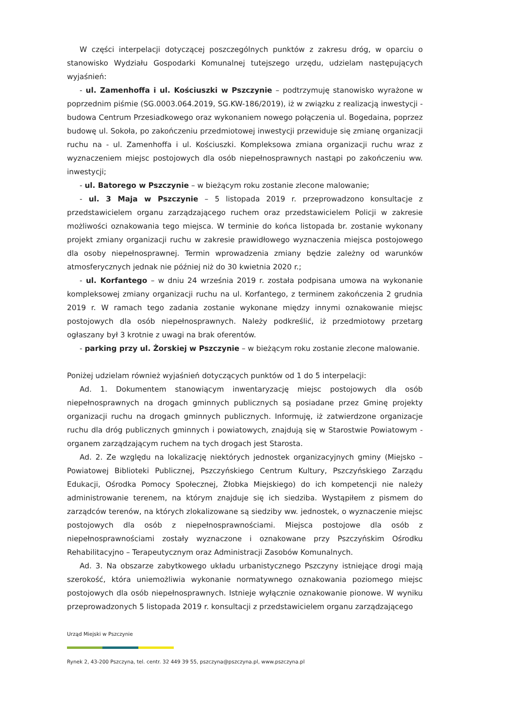W części interpelacji dotyczącej poszczególnych punktów z zakresu dróg, w oparciu o stanowisko Wydziału Gospodarki Komunalnej tutejszego urzędu, udzielam następujących wyjaśnień:
- ul. Zamenhoffa i ul. Kościuszki w Pszczynie – podtrzymuję stanowisko wyrażone w poprzednim piśmie (SG.0003.064.2019, SG.KW-186/2019), iż w związku z realizacją inwestycji - budowa Centrum Przesiadkowego oraz wykonaniem nowego połączenia ul. Bogedaina, poprzez budowę ul. Sokoła, po zakończeniu przedmiotowej inwestycji przewiduje się zmianę organizacji ruchu na - ul. Zamenhoffa i ul. Kościuszki. Kompleksowa zmiana organizacji ruchu wraz z wyznaczeniem miejsc postojowych dla osób niepełnosprawnych nastąpi po zakończeniu ww. inwestycji;
- ul. Batorego w Pszczynie – w bieżącym roku zostanie zlecone malowanie;
- ul. 3 Maja w Pszczynie – 5 listopada 2019 r. przeprowadzono konsultacje z przedstawicielem organu zarządzającego ruchem oraz przedstawicielem Policji w zakresie możliwości oznakowania tego miejsca. W terminie do końca listopada br. zostanie wykonany projekt zmiany organizacji ruchu w zakresie prawidłowego wyznaczenia miejsca postojowego dla osoby niepełnosprawnej. Termin wprowadzenia zmiany będzie zależny od warunków atmosferycznych jednak nie później niż do 30 kwietnia 2020 r.;
- ul. Korfantego – w dniu 24 września 2019 r. została podpisana umowa na wykonanie kompleksowej zmiany organizacji ruchu na ul. Korfantego, z terminem zakończenia 2 grudnia 2019 r. W ramach tego zadania zostanie wykonane między innymi oznakowanie miejsc postojowych dla osób niepełnosprawnych. Należy podkreślić, iż przedmiotowy przetarg ogłaszany był 3 krotnie z uwagi na brak oferentów.
- parking przy ul. Żorskiej w Pszczynie – w bieżącym roku zostanie zlecone malowanie.
Poniżej udzielam również wyjaśnień dotyczących punktów od 1 do 5 interpelacji:
Ad. 1. Dokumentem stanowiącym inwentaryzację miejsc postojowych dla osób niepełnosprawnych na drogach gminnych publicznych są posiadane przez Gminę projekty organizacji ruchu na drogach gminnych publicznych. Informuję, iż zatwierdzone organizacje ruchu dla dróg publicznych gminnych i powiatowych, znajdują się w Starostwie Powiatowym - organem zarządzającym ruchem na tych drogach jest Starosta.
Ad. 2. Ze względu na lokalizację niektórych jednostek organizacyjnych gminy (Miejsko – Powiatowej Biblioteki Publicznej, Pszczyńskiego Centrum Kultury, Pszczyńskiego Zarządu Edukacji, Ośrodka Pomocy Społecznej, Żłobka Miejskiego) do ich kompetencji nie należy administrowanie terenem, na którym znajduje się ich siedziba. Wystąpiłem z pismem do zarządców terenów, na których zlokalizowane są siedziby ww. jednostek, o wyznaczenie miejsc postojowych dla osób z niepełnosprawnościami. Miejsca postojowe dla osób z niepełnosprawnościami zostały wyznaczone i oznakowane przy Pszczyńskim Ośrodku Rehabilitacyjno – Terapeutycznym oraz Administracji Zasobów Komunalnych.
Ad. 3. Na obszarze zabytkowego układu urbanistycznego Pszczyny istniejące drogi mają szerokość, która uniemożliwia wykonanie normatywnego oznakowania poziomego miejsc postojowych dla osób niepełnosprawnych. Istnieje wyłącznie oznakowanie pionowe. W wyniku przeprowadzonych 5 listopada 2019 r. konsultacji z przedstawicielem organu zarządzającego
Urząd Miejski w Pszczynie
Rynek 2, 43-200 Pszczyna, tel. centr. 32 449 39 55, pszczyna@pszczyna.pl, www.pszczyna.pl